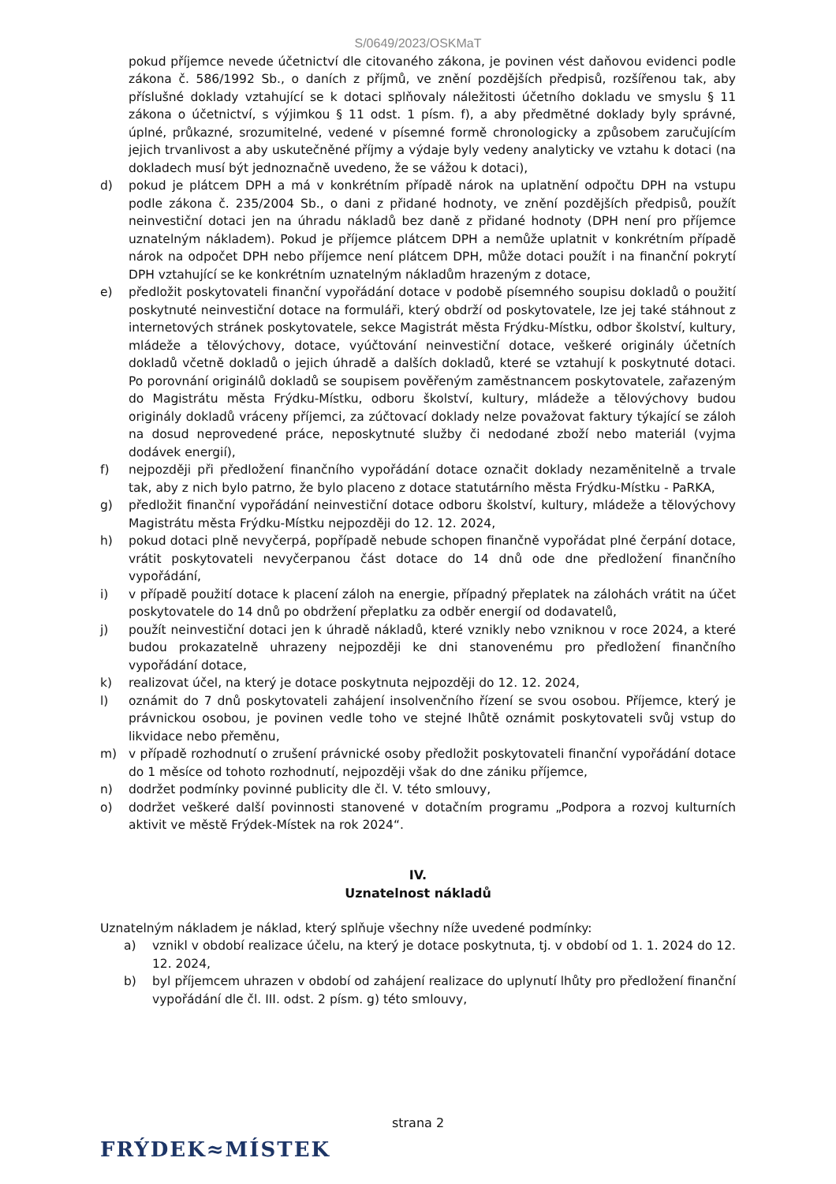S/0649/2023/OSKMaT
pokud příjemce nevede účetnictví dle citovaného zákona, je povinen vést daňovou evidenci podle zákona č. 586/1992 Sb., o daních z příjmů, ve znění pozdějších předpisů, rozšířenou tak, aby příslušné doklady vztahující se k dotaci splňovaly náležitosti účetního dokladu ve smyslu § 11 zákona o účetnictví, s výjimkou § 11 odst. 1 písm. f), a aby předmětné doklady byly správné, úplné, průkazné, srozumitelné, vedené v písemné formě chronologicky a způsobem zaručujícím jejich trvanlivost a aby uskutečněné příjmy a výdaje byly vedeny analyticky ve vztahu k dotaci (na dokladech musí být jednoznačně uvedeno, že se vážou k dotaci),
d) pokud je plátcem DPH a má v konkrétním případě nárok na uplatnění odpočtu DPH na vstupu podle zákona č. 235/2004 Sb., o dani z přidané hodnoty, ve znění pozdějších předpisů, použít neinvestiční dotaci jen na úhradu nákladů bez daně z přidané hodnoty (DPH není pro příjemce uznatelným nákladem). Pokud je příjemce plátcem DPH a nemůže uplatnit v konkrétním případě nárok na odpočet DPH nebo příjemce není plátcem DPH, může dotaci použít i na finanční pokrytí DPH vztahující se ke konkrétním uznatelným nákladům hrazeným z dotace,
e) předložit poskytovateli finanční vypořádání dotace v podobě písemného soupisu dokladů o použití poskytnuté neinvestiční dotace na formuláři, který obdrží od poskytovatele, lze jej také stáhnout z internetových stránek poskytovatele, sekce Magistrát města Frýdku-Místku, odbor školství, kultury, mládeže a tělovýchovy, dotace, vyúčtování neinvestiční dotace, veškeré originály účetních dokladů včetně dokladů o jejich úhradě a dalších dokladů, které se vztahují k poskytnuté dotaci. Po porovnání originálů dokladů se soupisem pověřeným zaměstnancem poskytovatele, zařazeným do Magistrátu města Frýdku-Místku, odboru školství, kultury, mládeže a tělovýchovy budou originály dokladů vráceny příjemci, za zúčtovací doklady nelze považovat faktury týkající se záloh na dosud neprovedené práce, neposkytnuté služby či nedodané zboží nebo materiál (vyjma dodávek energií),
f) nejpozději při předložení finančního vypořádání dotace označit doklady nezaměnitelně a trvale tak, aby z nich bylo patrno, že bylo placeno z dotace statutárního města Frýdku-Místku - PaRKA,
g) předložit finanční vypořádání neinvestiční dotace odboru školství, kultury, mládeže a tělovýchovy Magistrátu města Frýdku-Místku nejpozději do 12. 12. 2024,
h) pokud dotaci plně nevyčerpá, popřípadě nebude schopen finančně vypořádat plné čerpání dotace, vrátit poskytovateli nevyčerpanou část dotace do 14 dnů ode dne předložení finančního vypořádání,
i) v případě použití dotace k placení záloh na energie, případný přeplatek na zálohách vrátit na účet poskytovatele do 14 dnů po obdržení přeplatku za odběr energií od dodavatelů,
j) použít neinvestiční dotaci jen k úhradě nákladů, které vznikly nebo vzniknou v roce 2024, a které budou prokazatelně uhrazeny nejpozději ke dni stanovenému pro předložení finančního vypořádání dotace,
k) realizovat účel, na který je dotace poskytnuta nejpozději do 12. 12. 2024,
l) oznámit do 7 dnů poskytovateli zahájení insolvenčního řízení se svou osobou. Příjemce, který je právnickou osobou, je povinen vedle toho ve stejné lhůtě oznámit poskytovateli svůj vstup do likvidace nebo přeměnu,
m) v případě rozhodnutí o zrušení právnické osoby předložit poskytovateli finanční vypořádání dotace do 1 měsíce od tohoto rozhodnutí, nejpozději však do dne zániku příjemce,
n) dodržet podmínky povinné publicity dle čl. V. této smlouvy,
o) dodržet veškeré další povinnosti stanovené v dotačním programu „Podpora a rozvoj kulturních aktivit ve městě Frýdek-Místek na rok 2024“.
IV.
Uznatelnost nákladů
Uznatelným nákladem je náklad, který splňuje všechny níže uvedené podmínky:
a) vznikl v období realizace účelu, na který je dotace poskytnuta, tj. v období od 1. 1. 2024 do 12. 12. 2024,
b) byl příjemcem uhrazen v období od zahájení realizace do uplynutí lhůty pro předložení finanční vypořádání dle čl. III. odst. 2 písm. g) této smlouvy,
strana 2
FRÝDEK≈MÍSTEK